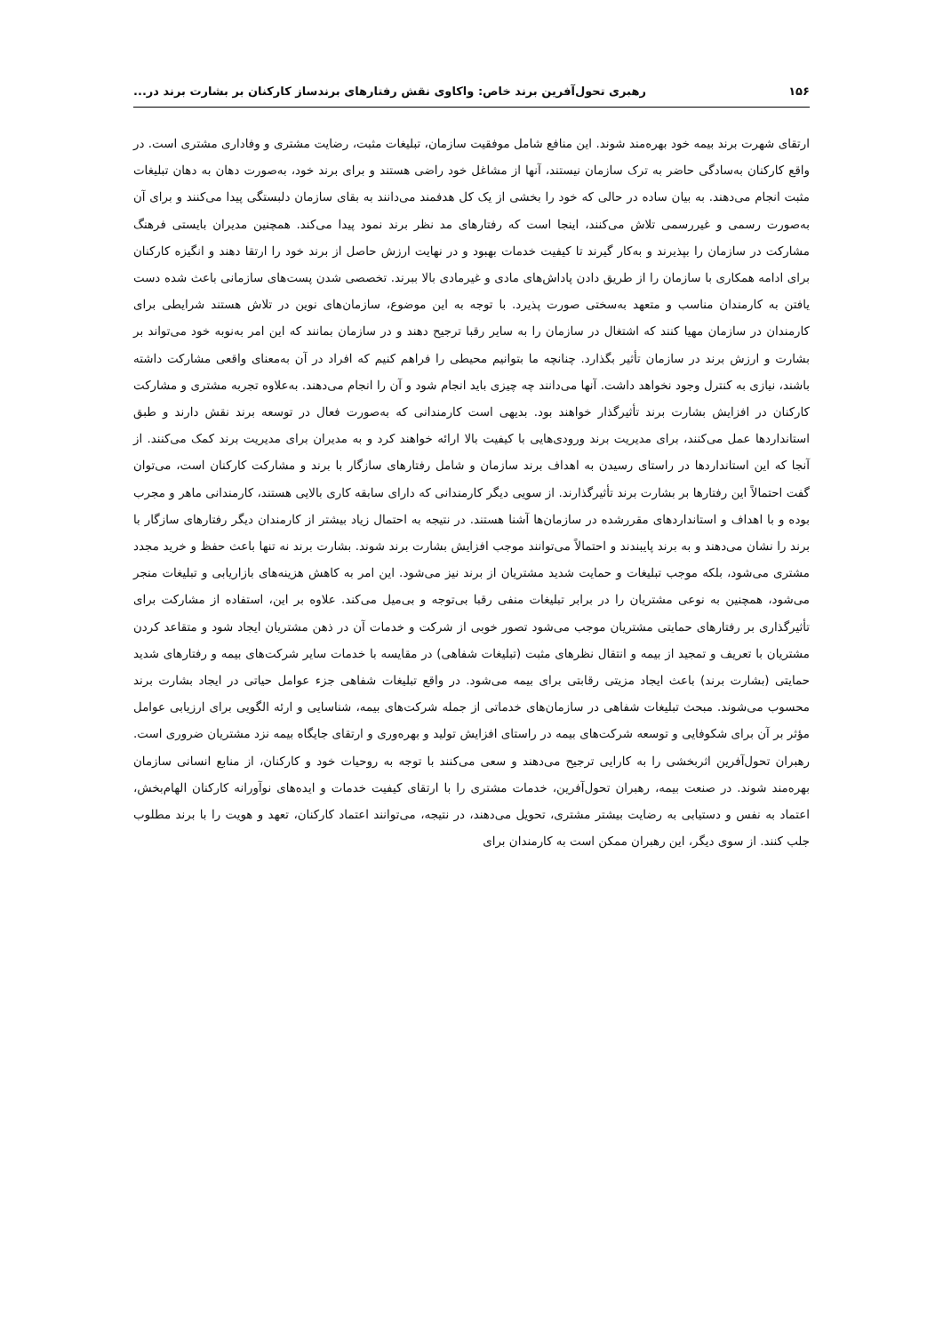۱۵۶ رهبری تحول‌آفرین برند خاص: واکاوی نقش رفتارهای برندساز کارکنان بر بشارت برند در...
ارتقای شهرت برند بیمه خود بهره‌مند شوند. این منافع شامل موفقیت سازمان، تبلیغات مثبت، رضایت مشتری و وفاداری مشتری است. در واقع کارکنان به‌سادگی حاضر به ترک سازمان نیستند، آنها از مشاغل خود راضی هستند و برای برند خود، به‌صورت دهان به دهان تبلیغات مثبت انجام می‌دهند. به بیان ساده در حالی که خود را بخشی از یک کل هدفمند می‌دانند به بقای سازمان دلبستگی پیدا می‌کنند و برای آن به‌صورت رسمی و غیررسمی تلاش می‌کنند، اینجا است که رفتارهای مد نظر برند نمود پیدا می‌کند. همچنین مدیران بایستی فرهنگ مشارکت در سازمان را بپذیرند و به‌کار گیرند تا کیفیت خدمات بهبود و در نهایت ارزش حاصل از برند خود را ارتقا دهند و انگیزه کارکنان برای ادامه همکاری با سازمان را از طریق دادن پاداش‌های مادی و غیرمادی بالا ببرند. تخصصی شدن پست‌های سازمانی باعث شده دست یافتن به کارمندان مناسب و متعهد به‌سختی صورت پذیرد. با توجه به این موضوع، سازمان‌های نوین در تلاش هستند شرایطی برای کارمندان در سازمان مهیا کنند که اشتغال در سازمان را به سایر رقبا ترجیح دهند و در سازمان بمانند که این امر به‌نوبه خود می‌تواند بر بشارت و ارزش برند در سازمان تأثیر بگذارد. چنانچه ما بتوانیم محیطی را فراهم کنیم که افراد در آن به‌معنای واقعی مشارکت داشته باشند، نیازی به کنترل وجود نخواهد داشت. آنها می‌دانند چه چیزی باید انجام شود و آن را انجام می‌دهند. به‌علاوه تجربه مشتری و مشارکت کارکنان در افزایش بشارت برند تأثیرگذار خواهند بود. بدیهی است کارمندانی که به‌صورت فعال در توسعه برند نقش دارند و طبق استانداردها عمل می‌کنند، برای مدیریت برند ورودی‌هایی با کیفیت بالا ارائه خواهند کرد و به مدیران برای مدیریت برند کمک می‌کنند. از آنجا که این استانداردها در راستای رسیدن به اهداف برند سازمان و شامل رفتارهای سازگار با برند و مشارکت کارکنان است، می‌توان گفت احتمالاً این رفتارها بر بشارت برند تأثیرگذارند. از سویی دیگر کارمندانی که دارای سابقه کاری بالایی هستند، کارمندانی ماهر و مجرب بوده و با اهداف و استانداردهای مقررشده در سازمان‌ها آشنا هستند. در نتیجه به احتمال زیاد بیشتر از کارمندان دیگر رفتارهای سازگار با برند را نشان می‌دهند و به برند پایبندند و احتمالاً می‌توانند موجب افزایش بشارت برند شوند. بشارت برند نه تنها باعث حفظ و خرید مجدد مشتری می‌شود، بلکه موجب تبلیغات و حمایت شدید مشتریان از برند نیز می‌شود. این امر به کاهش هزینه‌های بازاریابی و تبلیغات منجر می‌شود، همچنین به نوعی مشتریان را در برابر تبلیغات منفی رقبا بی‌توجه و بی‌میل می‌کند. علاوه بر این، استفاده از مشارکت برای تأثیرگذاری بر رفتارهای حمایتی مشتریان موجب می‌شود تصور خوبی از شرکت و خدمات آن در ذهن مشتریان ایجاد شود و متقاعد کردن مشتریان با تعریف و تمجید از بیمه و انتقال نظرهای مثبت (تبلیغات شفاهی) در مقایسه با خدمات سایر شرکت‌های بیمه و رفتارهای شدید حمایتی (بشارت برند) باعث ایجاد مزیتی رقابتی برای بیمه می‌شود. در واقع تبلیغات شفاهی جزء عوامل حیاتی در ایجاد بشارت برند محسوب می‌شوند. مبحث تبلیغات شفاهی در سازمان‌های خدماتی از جمله شرکت‌های بیمه، شناسایی و ارئه الگویی برای ارزیابی عوامل مؤثر بر آن برای شکوفایی و توسعه شرکت‌های بیمه در راستای افزایش تولید و بهره‌وری و ارتقای جایگاه بیمه نزد مشتریان ضروری است. رهبران تحول‌آفرین اثربخشی را به کارایی ترجیح می‌دهند و سعی می‌کنند با توجه به روحیات خود و کارکنان، از منابع انسانی سازمان بهره‌مند شوند. در صنعت بیمه، رهبران تحول‌آفرین، خدمات مشتری را با ارتقای کیفیت خدمات و ایده‌های نوآورانه کارکنان الهام‌بخش، اعتماد به نفس و دستیابی به رضایت بیشتر مشتری، تحویل می‌دهند، در نتیجه، می‌توانند اعتماد کارکنان، تعهد و هویت را با برند مطلوب جلب کنند. از سوی دیگر، این رهبران ممکن است به کارمندان برای